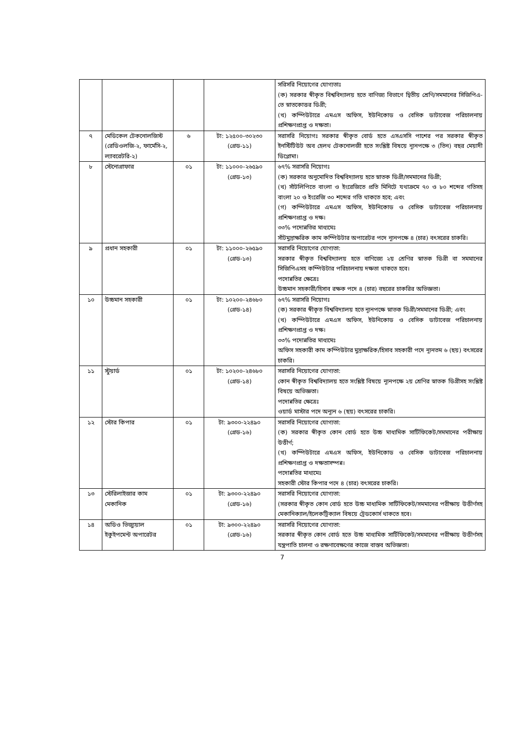| | | | | সরিসরি নিয়োগের যোগ্যতাঃ (ক) সরকার স্বীকৃত বিশ্ববিদ্যালয় হতে বাণিজ্য বিভাগে দ্বিতীয় শ্রেণি/সমমানের সিজিপিএ-তে স্নাতকোত্তর ডিগ্রী; (খ) কম্পিউটারে এমএস অফিস, ইউনিকোড ও বেসিক ডাটাবেজ পরিচালনায় প্রশিক্ষণপ্রাপ্ত ও দক্ষতা। |
| ৭ | মেডিকেল টেকনোলজিস্ট (রেডিওলজি-২, ফার্মেসি-২, ল্যাবরেটরি-২) | ৬ | টা: ১২৫০০-৩০২৩০ (গ্রেড-১১) | সরাসরি নিয়োগঃ সরকার স্বীকৃত বোর্ড হতে এসএসসি পাশের পর সরকার স্বীকৃত ইনস্টিটিউট অব হেলথ টেকনোলজী হতে সংশ্লিষ্ট বিষয়ে ন্যূনপক্ষে ৩ (তিন) বছর মেয়াদী ডিপ্লোমা। |
| ৮ | স্টেনোগ্রাফার | ০১ | টা: ১১০০০-২৬৫৯০ (গ্রেড-১৩) | ৬৭% সরাসরি নিয়োগঃ (ক) সরকার অনুমোদিত বিশ্ববিদ্যালয় হতে স্নাতক ডিগ্রী/সমমানের ডিগ্রী; (খ) সাঁটলিপিতে বাংলা ও ইংরেজিতে প্রতি মিনিটে যথাক্রমে ৭০ ও ৮০ শব্দের গতিসহ বাংলা ২০ ও ইংরেজি ৩০ শব্দের গতি থাকতে হবে; এবং (গ) কম্পিউটারে এমএস অফিস, ইউনিকোড ও বেসিক ডাটাবেজ পরিচালনায় প্রশিক্ষণপ্রাপ্ত ও দক্ষ। ৩৩% পদোন্নতির মাধ্যমেঃ সাঁটমুদ্রাক্ষরিক কাম কম্পিউটার অপারেটর পদে ন্যূনপক্ষে ৪ (চার) বৎসরের চাকরি। |
| ৯ | প্রধান সহকারী | ০১ | টা: ১১০০০-২৬৫৯০ (গ্রেড-১৩) | সরাসরি নিয়োগের যোগ্যতা: সরকার স্বীকৃত বিশ্ববিদ্যালয় হতে বাণিজ্যে ২য় শ্রেণির স্নাতক ডিগ্রী বা সমমানের সিজিপিএসহ কম্পিউটার পরিচালনায় দক্ষতা থাকতে হবে। পদোন্নতির ক্ষেত্রেঃ উচ্চমান সহকারী/হিসাব রক্ষক পদে ৪ (চার) বছরের চাকরির অভিজ্ঞতা। |
| ১০ | উচ্চমান সহকারী | ০১ | টা: ১০২০০-২৪৬৮০ (গ্রেড-১৪) | ৬৭% সরাসরি নিয়োগঃ (ক) সরকার স্বীকৃত বিশ্ববিদ্যালয় হতে ন্যূনপক্ষে স্নাতক ডিগ্রী/সমমানের ডিগ্রী; এবং (খ) কম্পিউটারে এমএস অফিস, ইউনিকোড ও বেসিক ডাটাবেজ পরিচালনায় প্রশিক্ষণপ্রাপ্ত ও দক্ষ। ৩৩% পদোন্নতির মাধ্যমেঃ অফিস সহকারী কাম কম্পিউটার মুদ্রাক্ষরিক/হিসাব সহকারী পদে ন্যূনতম ৬ (ছয়) বৎসরের চাকরি। |
| ১১ | স্টুয়ার্ড | ০১ | টা: ১০২০০-২৪৬৮০ (গ্রেড-১৪) | সরাসরি নিয়োগের যোগ্যতা: কোন স্বীকৃত বিশ্ববিদ্যালয় হতে সংশ্লিষ্ট বিষয়ে ন্যূনপক্ষে ২য় শ্রেণির স্নাতক ডিগ্রীসহ সংশ্লিষ্ট বিষয়ে অভিজ্ঞতা। পদোন্নতির ক্ষেত্রেঃ ওয়ার্ড মাস্টার পদে অন্যূন ৬ (ছয়) বৎসরের চাকরি। |
| ১২ | স্টোর কিপার | ০১ | টা: ৯৩০০-২২৪৯০ (গ্রেড-১৬) | সরাসরি নিয়োগের যোগ্যতা: (ক) সরকার স্বীকৃত কোন বোর্ড হতে উচ্চ মাধ্যমিক সার্টিফিকেট/সমমানের পরীক্ষায় উত্তীর্ণ; (খ) কম্পিউটারে এমএস অফিস, ইউনিকোড ও বেসিক ডাটাবেজ পরিচালনায় প্রশিক্ষণপ্রাপ্ত ও দক্ষতাসম্পন্ন। পদোন্নতির মাধ্যমেঃ সহকারী স্টোর কিপার পদে ৪ (চার) বৎসরের চাকরি। |
| ১৩ | স্টেরিলাইজার কাম মেকানিক | ০১ | টা: ৯৩০০-২২৪৯০ (গ্রেড-১৬) | সরাসরি নিয়োগের যোগ্যতা: (সরকার স্বীকৃত কোন বোর্ড হতে উচ্চ মাধ্যমিক সার্টিফিকেট/সমমানের পরীক্ষায় উত্তীর্ণসহ মেকানিক্যাল/ইলেকট্রিক্যাল বিষয়ে ট্রেডকোর্স থাকতে হবে। |
| ১৪ | অডিও ভিজ্যুয়াল ইকুইপমেন্ট অপারেটর | ০১ | টা: ৯৩০০-২২৪৯০ (গ্রেড-১৬) | সরাসরি নিয়োগের যোগ্যতা: সরকার স্বীকৃত কোন বোর্ড হতে উচ্চ মাধ্যমিক সার্টিফিকেট/সমমানের পরীক্ষায় উত্তীর্ণসহ যন্ত্রপাতি চালনা ও রক্ষণাবেক্ষণের কাজে বাস্তব অভিজ্ঞতা। |
7